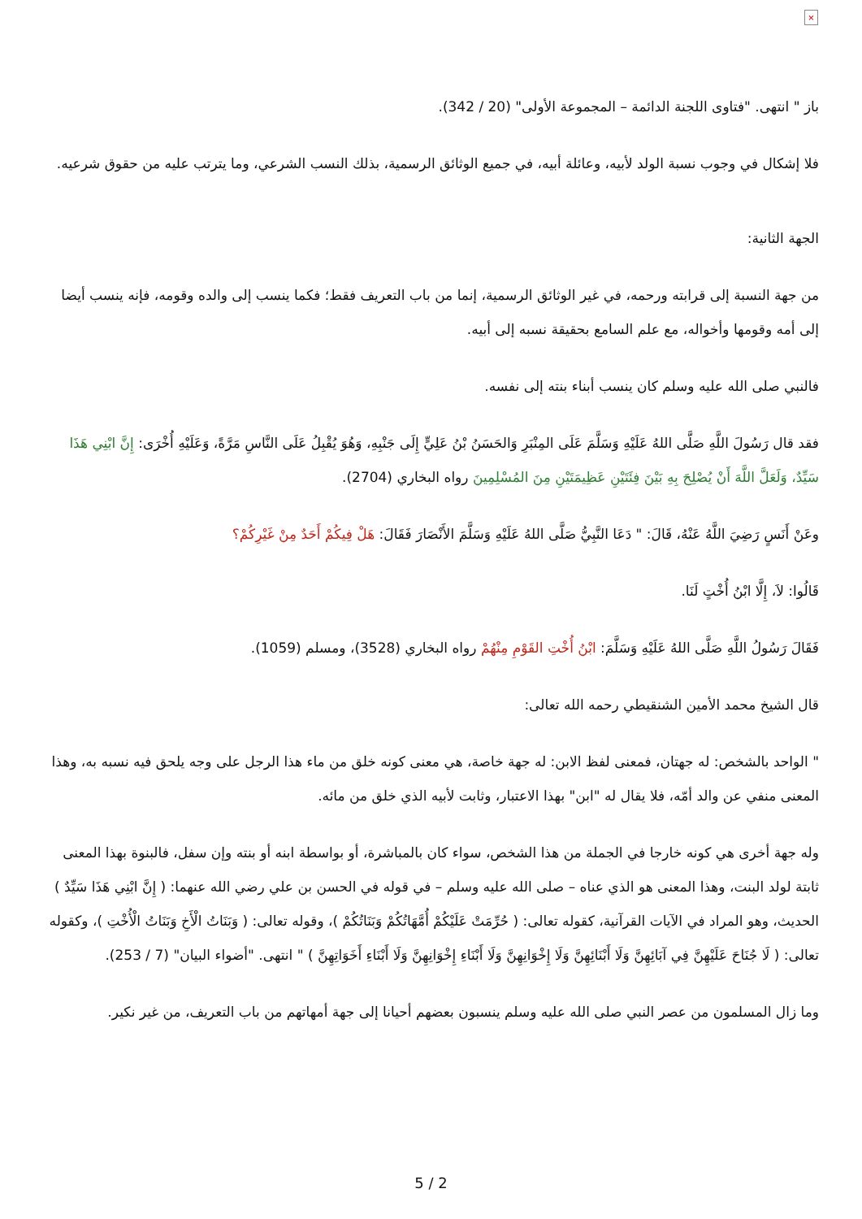×
باز " انتهى. "فتاوى اللجنة الدائمة – المجموعة الأولى" (20 / 342).
فلا إشكال في وجوب نسبة الولد لأبيه، وعائلة أبيه، في جميع الوثائق الرسمية، بذلك النسب الشرعي، وما يترتب عليه من حقوق شرعيه.
الجهة الثانية:
من جهة النسبة إلى قرابته ورحمه، في غير الوثائق الرسمية، إنما من باب التعريف فقط؛ فكما ينسب إلى والده وقومه، فإنه ينسب أيضا إلى أمه وقومها وأخواله، مع علم السامع بحقيقة نسبه إلى أبيه.
فالنبي صلى الله عليه وسلم كان ينسب أبناء بنته إلى نفسه.
فقد قال رَسُولَ اللَّهِ صَلَّى اللهُ عَلَيْهِ وَسَلَّمَ عَلَى المِنْبَرِ وَالحَسَنُ بْنُ عَلِيٍّ إِلَى جَنْبِهِ، وَهُوَ يُقْبِلُ عَلَى النَّاسِ مَرَّةً، وَعَلَيْهِ أُخْرَى: إِنَّ ابْنِي هَذَا سَيِّدٌ، وَلَعَلَّ اللَّهَ أَنْ يُصْلِحَ بِهِ بَيْنَ فِئَتَيْنِ عَظِيمَتَيْنِ مِنَ المُسْلِمِينَ رواه البخاري (2704).
وعَنْ أَنَسٍ رَضِيَ اللَّهُ عَنْهُ، قَالَ: " دَعَا النَّبِيُّ صَلَّى اللهُ عَلَيْهِ وَسَلَّمَ الأَنْصَارَ فَقَالَ: هَلْ فِيكُمْ أَحَدٌ مِنْ غَيْرِكُمْ؟
قَالُوا: لاَ، إِلَّا ابْنُ أُخْتٍ لَنَا.
فَقَالَ رَسُولُ اللَّهِ صَلَّى اللهُ عَلَيْهِ وَسَلَّمَ: ابْنُ أُخْتِ القَوْمِ مِنْهُمْ رواه البخاري (3528)، ومسلم (1059).
قال الشيخ محمد الأمين الشنقيطي رحمه الله تعالى:
" الواحد بالشخص: له جهتان، فمعنى لفظ الابن: له جهة خاصة، هي معنى كونه خلق من ماء هذا الرجل على وجه يلحق فيه نسبه به، وهذا المعنى منفي عن والد أمّه، فلا يقال له "ابن" بهذا الاعتبار، وثابت لأبيه الذي خلق من مائه.
وله جهة أخرى هي كونه خارجا في الجملة من هذا الشخص، سواء كان بالمباشرة، أو بواسطة ابنه أو بنته وإن سفل، فالبنوة بهذا المعنى ثابتة لولد البنت، وهذا المعنى هو الذي عناه – صلى الله عليه وسلم – في قوله في الحسن بن علي رضي الله عنهما: ( إِنَّ ابْنِي هَذَا سَيِّدٌ ) الحديث، وهو المراد في الآيات القرآنية، كقوله تعالى: ( حُرِّمَتْ عَلَيْكُمْ أُمَّهَاتُكُمْ وَبَنَاتُكُمْ )، وقوله تعالى: ( وَبَنَاتُ الْأَخِ وَبَنَاتُ الْأُخْتِ )، وكقوله تعالى: ( لَا جُنَاحَ عَلَيْهِنَّ فِي آبَائِهِنَّ وَلَا أَبْنَائِهِنَّ وَلَا إِخْوَانِهِنَّ وَلَا أَبْنَاءِ إِخْوَانِهِنَّ وَلَا أَبْنَاءِ أَخَوَاتِهِنَّ ) " انتهى. "أضواء البيان" (7 / 253).
وما زال المسلمون من عصر النبي صلى الله عليه وسلم ينسبون بعضهم أحيانا إلى جهة أمهاتهم من باب التعريف، من غير نكير.
5 / 2